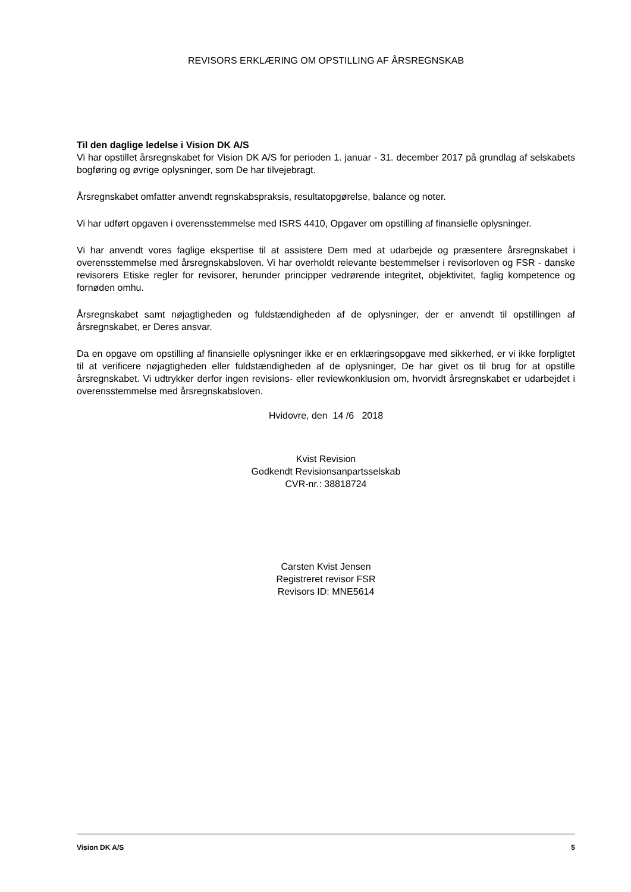REVISORS ERKLÆRING OM OPSTILLING AF ÅRSREGNSKAB
Til den daglige ledelse i Vision DK A/S
Vi har opstillet årsregnskabet for Vision DK A/S for perioden 1. januar - 31. december 2017 på grundlag af selskabets bogføring og øvrige oplysninger, som De har tilvejebragt.
Årsregnskabet omfatter anvendt regnskabspraksis, resultatopgørelse, balance og noter.
Vi har udført opgaven i overensstemmelse med ISRS 4410, Opgaver om opstilling af finansielle oplysninger.
Vi har anvendt vores faglige ekspertise til at assistere Dem med at udarbejde og præsentere årsregnskabet i overensstemmelse med årsregnskabsloven. Vi har overholdt relevante bestemmelser i revisorloven og FSR - danske revisorers Etiske regler for revisorer, herunder principper vedrørende integritet, objektivitet, faglig kompetence og fornøden omhu.
Årsregnskabet samt nøjagtigheden og fuldstændigheden af de oplysninger, der er anvendt til opstillingen af årsregnskabet, er Deres ansvar.
Da en opgave om opstilling af finansielle oplysninger ikke er en erklæringsopgave med sikkerhed, er vi ikke forpligtet til at verificere nøjagtigheden eller fuldstændigheden af de oplysninger, De har givet os til brug for at opstille årsregnskabet. Vi udtrykker derfor ingen revisions- eller reviewkonklusion om, hvorvidt årsregnskabet er udarbejdet i overensstemmelse med årsregnskabsloven.
Hvidovre, den 14 /6 2018
Kvist Revision
Godkendt Revisionsanpartsselskab
CVR-nr.: 38818724
Carsten Kvist Jensen
Registreret revisor FSR
Revisors ID: MNE5614
Vision DK A/S 5